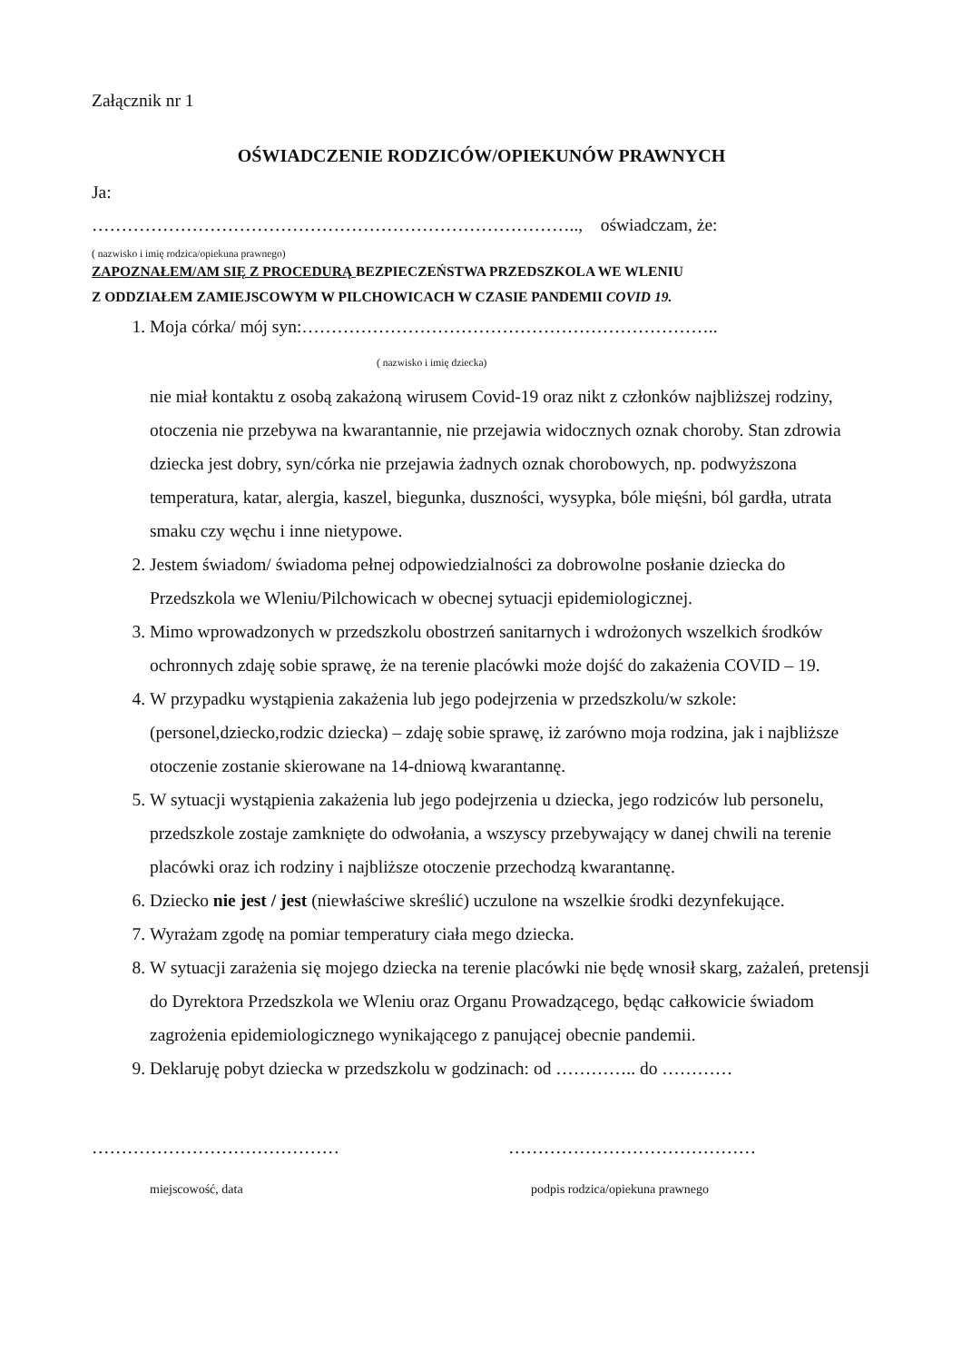Załącznik nr 1
OŚWIADCZENIE RODZICÓW/OPIEKUNÓW PRAWNYCH
Ja:
……………………………………………………………………….., oświadczam, że:
( nazwisko i imię rodzica/opiekuna prawnego)
ZAPOZNAŁEM/AM SIĘ Z PROCEDURĄ BEZPIECZEŃSTWA PRZEDSZKOLA WE WLENIU
Z ODDZIAŁEM ZAMIEJSCOWYM W PILCHOWICACH W CZASIE PANDEMII COVID 19.
1. Moja córka/ mój syn:……………………………………………………………..
( nazwisko i imię dziecka)
nie miał kontaktu z osobą zakażoną wirusem Covid-19 oraz nikt z członków najbliższej rodziny, otoczenia nie przebywa na kwarantannie, nie przejawia widocznych oznak choroby. Stan zdrowia dziecka jest dobry, syn/córka nie przejawia żadnych oznak chorobowych, np. podwyższona temperatura, katar, alergia, kaszel, biegunka, duszności, wysypka, bóle mięśni, ból gardła, utrata smaku czy węchu i inne nietypowe.
2. Jestem świadom/ świadoma pełnej odpowiedzialności za dobrowolne posłanie dziecka do Przedszkola we Wleniu/Pilchowicach w obecnej sytuacji epidemiologicznej.
3. Mimo wprowadzonych w przedszkolu obostrzeń sanitarnych i wdrożonych wszelkich środków ochronnych zdaję sobie sprawę, że na terenie placówki może dojść do zakażenia COVID – 19.
4. W przypadku wystąpienia zakażenia lub jego podejrzenia w przedszkolu/w szkole: (personel,dziecko,rodzic dziecka) – zdaję sobie sprawę, iż zarówno moja rodzina, jak i najbliższe otoczenie zostanie skierowane na 14-dniową kwarantannę.
5. W sytuacji wystąpienia zakażenia lub jego podejrzenia u dziecka, jego rodziców lub personelu, przedszkole zostaje zamknięte do odwołania, a wszyscy przebywający w danej chwili na terenie placówki oraz ich rodziny i najbliższe otoczenie przechodzą kwarantannę.
6. Dziecko nie jest / jest (niewłaściwe skreślić) uczulone na wszelkie środki dezynfekujące.
7. Wyrażam zgodę na pomiar temperatury ciała mego dziecka.
8. W sytuacji zarażenia się mojego dziecka na terenie placówki nie będę wnosił skarg, zażaleń, pretensji do Dyrektora Przedszkola we Wleniu oraz Organu Prowadzącego, będąc całkowicie świadom zagrożenia epidemiologicznego wynikającego z panującej obecnie pandemii.
9. Deklaruję pobyt dziecka w przedszkolu w godzinach: od ………….. do …………
……………………………………
miejscowość, data
……………………………………
podpis rodzica/opiekuna prawnego